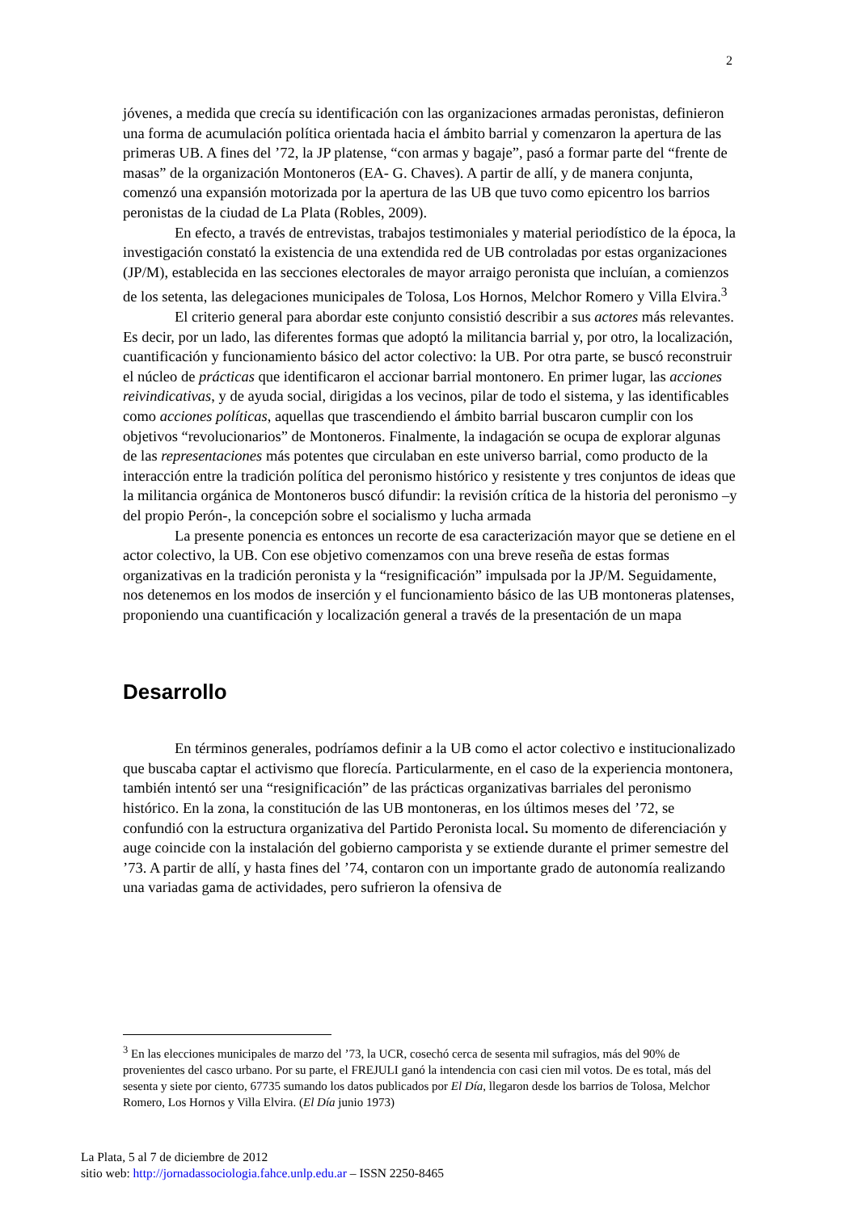2
jóvenes, a medida que crecía su identificación con las organizaciones armadas peronistas, definieron una forma de acumulación política orientada hacia el ámbito barrial y comenzaron la apertura de las primeras UB. A fines del ’72, la JP platense, “con armas y bagaje”, pasó a formar parte del “frente de masas” de la organización Montoneros (EA- G. Chaves). A partir de allí, y de manera conjunta, comenzó una expansión motorizada por la apertura de las UB que tuvo como epicentro los barrios peronistas de la ciudad de La Plata (Robles, 2009).
En efecto, a través de entrevistas, trabajos testimoniales y material periodístico de la época, la investigación constató la existencia de una extendida red de UB controladas por estas organizaciones (JP/M), establecida en las secciones electorales de mayor arraigo peronista que incluían, a comienzos de los setenta, las delegaciones municipales de Tolosa, Los Hornos, Melchor Romero y Villa Elvira.<sup>3</sup>
El criterio general para abordar este conjunto consistió describir a sus actores más relevantes. Es decir, por un lado, las diferentes formas que adoptó la militancia barrial y, por otro, la localización, cuantificación y funcionamiento básico del actor colectivo: la UB. Por otra parte, se buscó reconstruir el núcleo de prácticas que identificaron el accionar barrial montonero. En primer lugar, las acciones reivindicativas, y de ayuda social, dirigidas a los vecinos, pilar de todo el sistema, y las identificables como acciones políticas, aquellas que trascendiendo el ámbito barrial buscaron cumplir con los objetivos “revolucionarios” de Montoneros. Finalmente, la indagación se ocupa de explorar algunas de las representaciones más potentes que circulaban en este universo barrial, como producto de la interacción entre la tradición política del peronismo histórico y resistente y tres conjuntos de ideas que la militancia orgánica de Montoneros buscó difundir: la revisión crítica de la historia del peronismo –y del propio Perón-, la concepción sobre el socialismo y lucha armada
La presente ponencia es entonces un recorte de esa caracterización mayor que se detiene en el actor colectivo, la UB. Con ese objetivo comenzamos con una breve reseña de estas formas organizativas en la tradición peronista y la “resignificación” impulsada por la JP/M. Seguidamente, nos detenemos en los modos de inserción y el funcionamiento básico de las UB montoneras platenses, proponiendo una cuantificación y localización general a través de la presentación de un mapa
Desarrollo
En términos generales, podríamos definir a la UB como el actor colectivo e institucionalizado que buscaba captar el activismo que florecía. Particularmente, en el caso de la experiencia montonera, también intentó ser una “resignificación” de las prácticas organizativas barriales del peronismo histórico. En la zona, la constitución de las UB montoneras, en los últimos meses del ’72, se confundió con la estructura organizativa del Partido Peronista local. Su momento de diferenciación y auge coincide con la instalación del gobierno camporista y se extiende durante el primer semestre del ’73. A partir de allí, y hasta fines del ’74, contaron con un importante grado de autonomía realizando una variadas gama de actividades, pero sufrieron la ofensiva de
<sup>3</sup> En las elecciones municipales de marzo del ’73, la UCR, cosechó cerca de sesenta mil sufragios, más del 90% de provenientes del casco urbano. Por su parte, el FREJULI ganó la intendencia con casi cien mil votos. De es total, más del sesenta y siete por ciento, 67735 sumando los datos publicados por El Día, llegaron desde los barrios de Tolosa, Melchor Romero, Los Hornos y Villa Elvira. (El Día junio 1973)
La Plata, 5 al 7 de diciembre de 2012
sitio web: http://jornadassociologia.fahce.unlp.edu.ar – ISSN 2250-8465